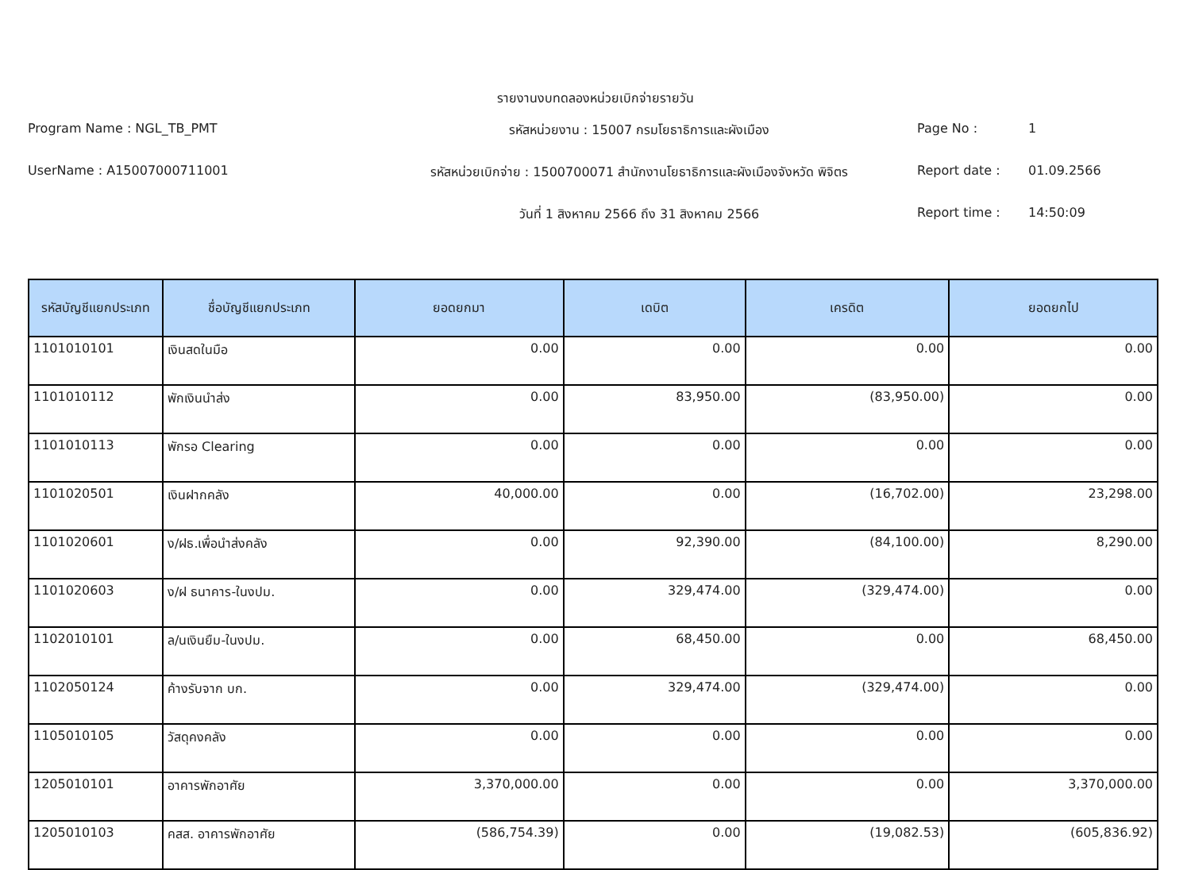รายงานงบทดลองหน่วยเบิกจ่ายรายวัน
Program Name : NGL_TB_PMT
รหัสหน่วยงาน : 15007 กรมโยธาธิการและผังเมือง
Page No :
1
UserName : A15007000711001
รหัสหน่วยเบิกจ่าย : 1500700071 สำนักงานโยธาธิการและผังเมืองจังหวัด พิจิตร
Report date :
01.09.2566
วันที่ 1 สิงหาคม 2566 ถึง 31 สิงหาคม 2566
Report time :
14:50:09
| รหัสบัญชีแยกประเภท | ชื่อบัญชีแยกประเภท | ยอดยกมา | เดบิต | เครดิต | ยอดยกไป |
| --- | --- | --- | --- | --- | --- |
| 1101010101 | เงินสดในมือ | 0.00 | 0.00 | 0.00 | 0.00 |
| 1101010112 | พักเงินนำส่ง | 0.00 | 83,950.00 | (83,950.00) | 0.00 |
| 1101010113 | พักรอ Clearing | 0.00 | 0.00 | 0.00 | 0.00 |
| 1101020501 | เงินฝากคลัง | 40,000.00 | 0.00 | (16,702.00) | 23,298.00 |
| 1101020601 | ง/ฝธ.เพื่อนำส่งคลัง | 0.00 | 92,390.00 | (84,100.00) | 8,290.00 |
| 1101020603 | ง/ฝ ธนาคาร-ในงปม. | 0.00 | 329,474.00 | (329,474.00) | 0.00 |
| 1102010101 | ล/นเงินยืม-ในงปม. | 0.00 | 68,450.00 | 0.00 | 68,450.00 |
| 1102050124 | ค้างรับจาก บก. | 0.00 | 329,474.00 | (329,474.00) | 0.00 |
| 1105010105 | วัสดุคงคลัง | 0.00 | 0.00 | 0.00 | 0.00 |
| 1205010101 | อาคารพักอาศัย | 3,370,000.00 | 0.00 | 0.00 | 3,370,000.00 |
| 1205010103 | คสส. อาคารพักอาศัย | (586,754.39) | 0.00 | (19,082.53) | (605,836.92) |